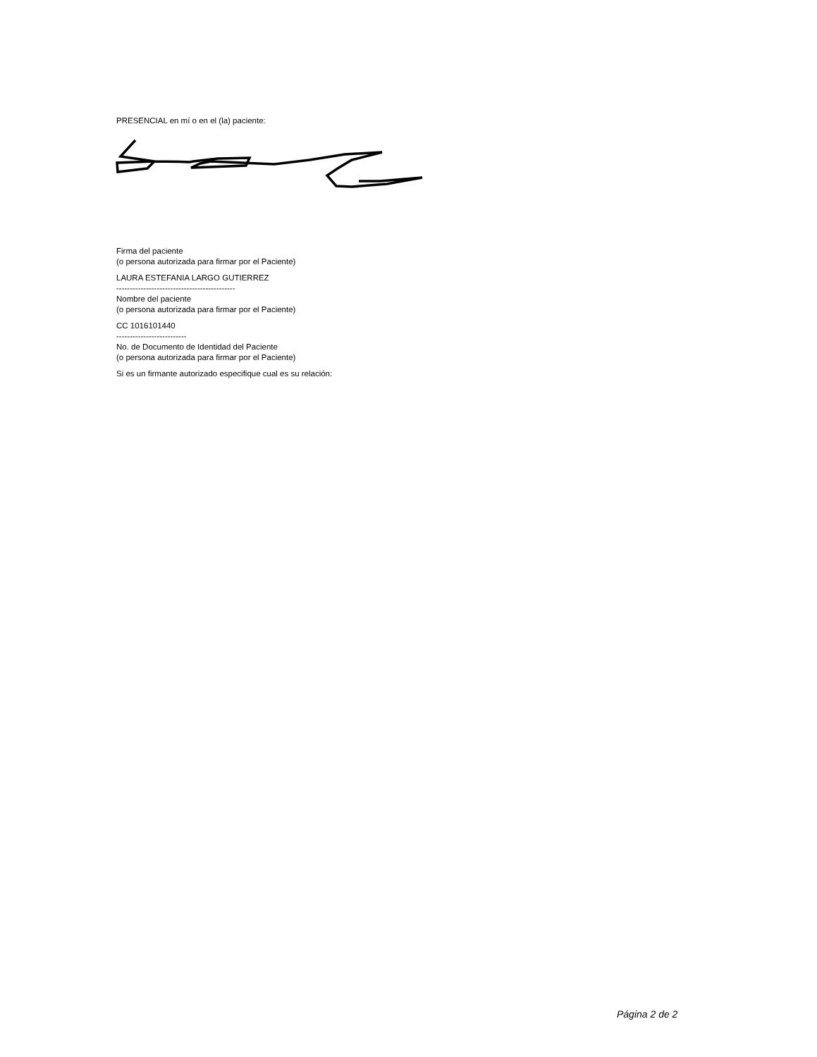PRESENCIAL en mí o en el (la) paciente:
Firma del paciente
(o persona autorizada para firmar por el Paciente)
LAURA ESTEFANIA LARGO GUTIERREZ
--------------------------------------------
Nombre del paciente
(o persona autorizada para firmar por el Paciente)
CC 1016101440
--------------------------
No. de Documento de Identidad del Paciente
(o persona autorizada para firmar por el Paciente)
Si es un firmante autorizado especifique cual es su relación:
Página 2 de 2